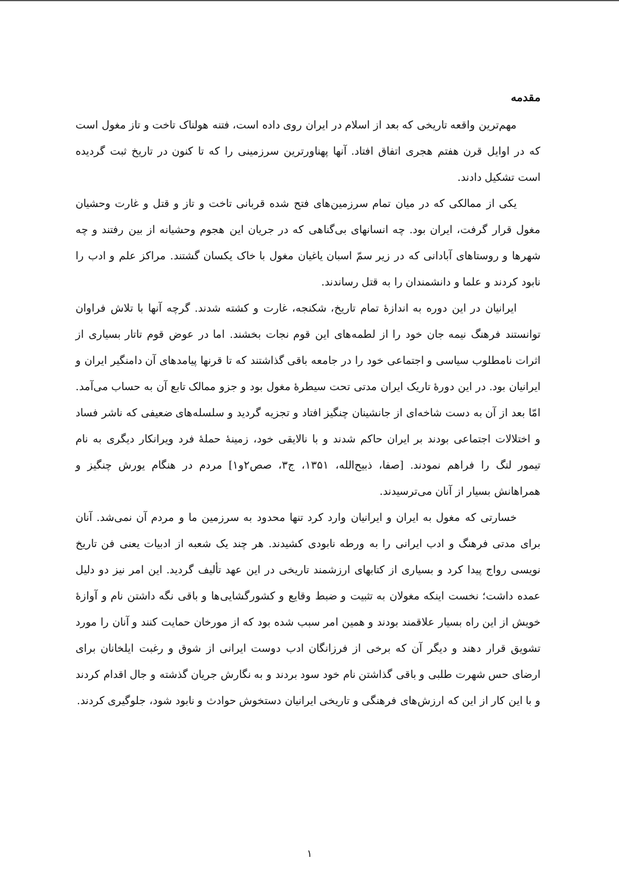مقدمه
مهم‌ترین واقعه تاریخی که بعد از اسلام در ایران روی داده است، فتنه هولناک تاخت و تاز مغول است که در اوایل قرن هفتم هجری اتفاق افتاد. آنها پهناورترین سرزمینی را که تا کنون در تاریخ ثبت گردیده است تشکیل دادند.
یکی از ممالکی که در میان تمام سرزمین‌های فتح شده قربانی تاخت و تاز و قتل و غارت وحشیان مغول قرار گرفت، ایران بود. چه انسانهای بی‌گناهی که در جریان این هجوم وحشیانه از بین رفتند و چه شهرها و روستاهای آبادانی که در زیر سمّ اسبان یاغیان مغول با خاک یکسان گشتند. مراکز علم و ادب را نابود کردند و علما و دانشمندان را به قتل رساندند.
ایرانیان در این دوره به اندازهٔ تمام تاریخ، شکنجه، غارت و کشته شدند. گرچه آنها با تلاش فراوان توانستند فرهنگ نیمه جان خود را از لطمه‌های این قوم نجات بخشند. اما در عوض قوم تاتار بسیاری از اثرات نامطلوب سیاسی و اجتماعی خود را در جامعه باقی گذاشتند که تا قرنها پیامدهای آن دامنگیر ایران و ایرانیان بود. در این دورهٔ تاریک ایران مدتی تحت سیطرهٔ مغول بود و جزو ممالک تابع آن به حساب می‌آمد. امّا بعد از آن به دست شاخه‌ای از جانشینان چنگیز افتاد و تجزیه گردید و سلسله‌های ضعیفی که ناشر فساد و اختلالات اجتماعی بودند بر ایران حاکم شدند و با نالایقی خود، زمینهٔ حملهٔ فرد ویرانکار دیگری به نام تیمور لنگ را فراهم نمودند. [صفا، ذبیح‌الله، ۱۳۵۱، ج۳، صص۲و۱] مردم در هنگام یورش چنگیز و همراهانش بسیار از آنان می‌ترسیدند.
خسارتی که مغول به ایران و ایرانیان وارد کرد تنها محدود به سرزمین ما و مردم آن نمی‌شد. آنان برای مدتی فرهنگ و ادب ایرانی را به ورطه نابودی کشیدند. هر چند یک شعبه از ادبیات یعنی فن تاریخ نویسی رواج پیدا کرد و بسیاری از کتابهای ارزشمند تاریخی در این عهد تألیف گردید. این امر نیز دو دلیل عمده داشت؛ نخست اینکه مغولان به تثبیت و ضبط وقایع و کشورگشایی‌ها و باقی نگه داشتن نام و آوازهٔ خویش از این راه بسیار علاقمند بودند و همین امر سبب شده بود که از مورخان حمایت کنند و آنان را مورد تشویق قرار دهند و دیگر آن که برخی از فرزانگان ادب دوست ایرانی از شوق و رغبت ایلخانان برای ارضای حس شهرت طلبی و باقی گذاشتن نام خود سود بردند و به نگارش جریان گذشته و جال اقدام کردند و با این کار از این که ارزش‌های فرهنگی و تاریخی ایرانیان دستخوش حوادث و نابود شود، جلوگیری کردند.
۱